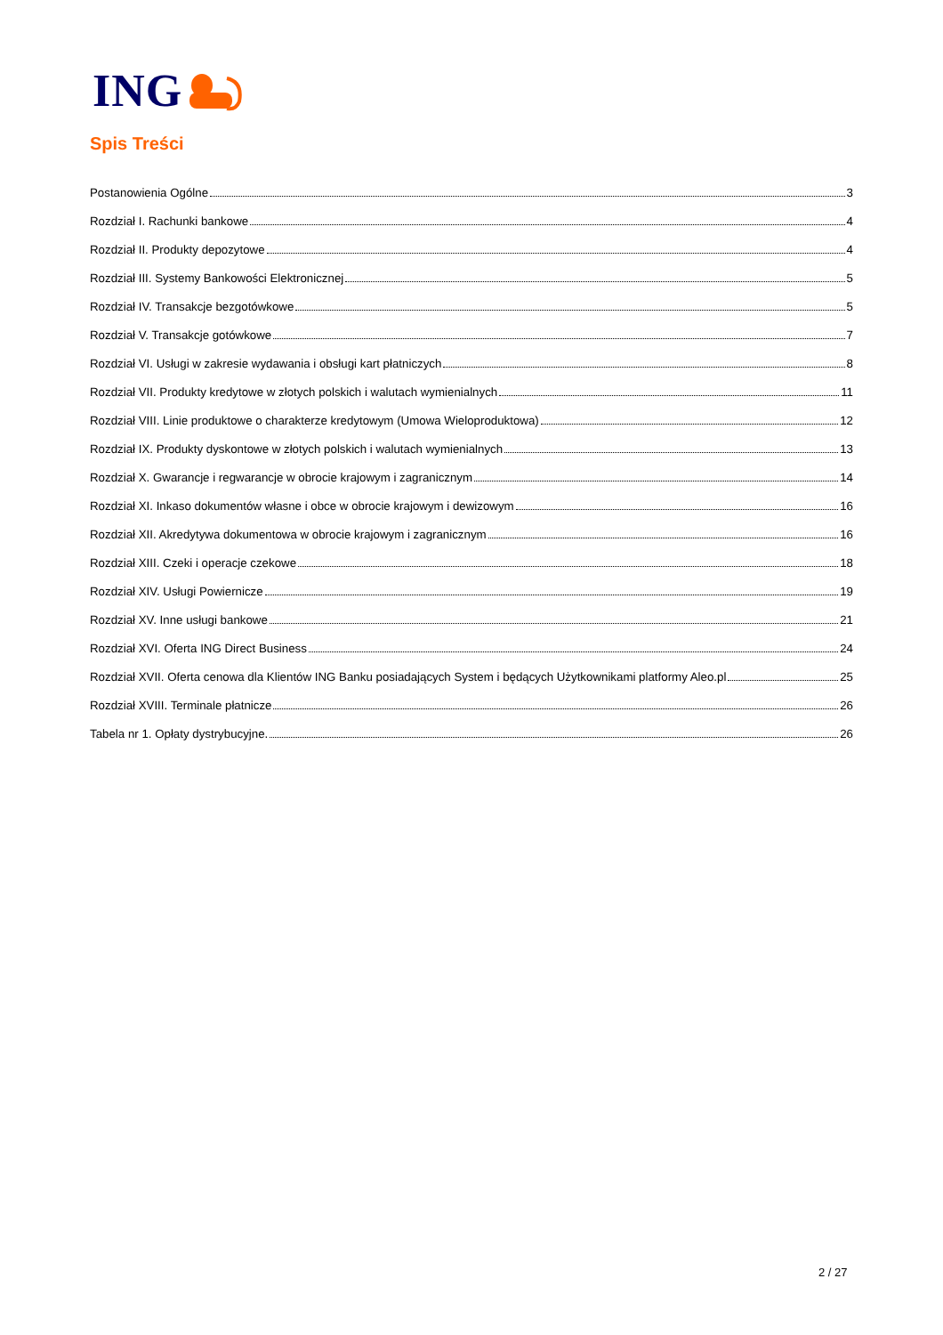ING
Spis Treści
Postanowienia Ogólne 3
Rozdział I. Rachunki bankowe 4
Rozdział II. Produkty depozytowe 4
Rozdział III. Systemy Bankowości Elektronicznej 5
Rozdział IV. Transakcje bezgotówkowe 5
Rozdział V. Transakcje gotówkowe 7
Rozdział VI. Usługi w zakresie wydawania i obsługi kart płatniczych 8
Rozdział VII. Produkty kredytowe w złotych polskich i walutach wymienialnych 11
Rozdział VIII. Linie produktowe o charakterze kredytowym (Umowa Wieloproduktowa) 12
Rozdział IX. Produkty dyskontowe w złotych polskich i walutach wymienialnych 13
Rozdział X. Gwarancje i regwarancje w obrocie krajowym i zagranicznym 14
Rozdział XI. Inkaso dokumentów własne i obce w obrocie krajowym i dewizowym 16
Rozdział XII. Akredytywa dokumentowa w obrocie krajowym i zagranicznym 16
Rozdział XIII. Czeki i operacje czekowe 18
Rozdział XIV. Usługi Powiernicze 19
Rozdział XV. Inne usługi bankowe 21
Rozdział XVI. Oferta ING Direct Business 24
Rozdział XVII. Oferta cenowa dla Klientów ING Banku posiadających System i będących Użytkownikami platformy Aleo.pl 25
Rozdział XVIII. Terminale płatnicze 26
Tabela nr 1. Opłaty dystrybucyjne. 26
2 / 27